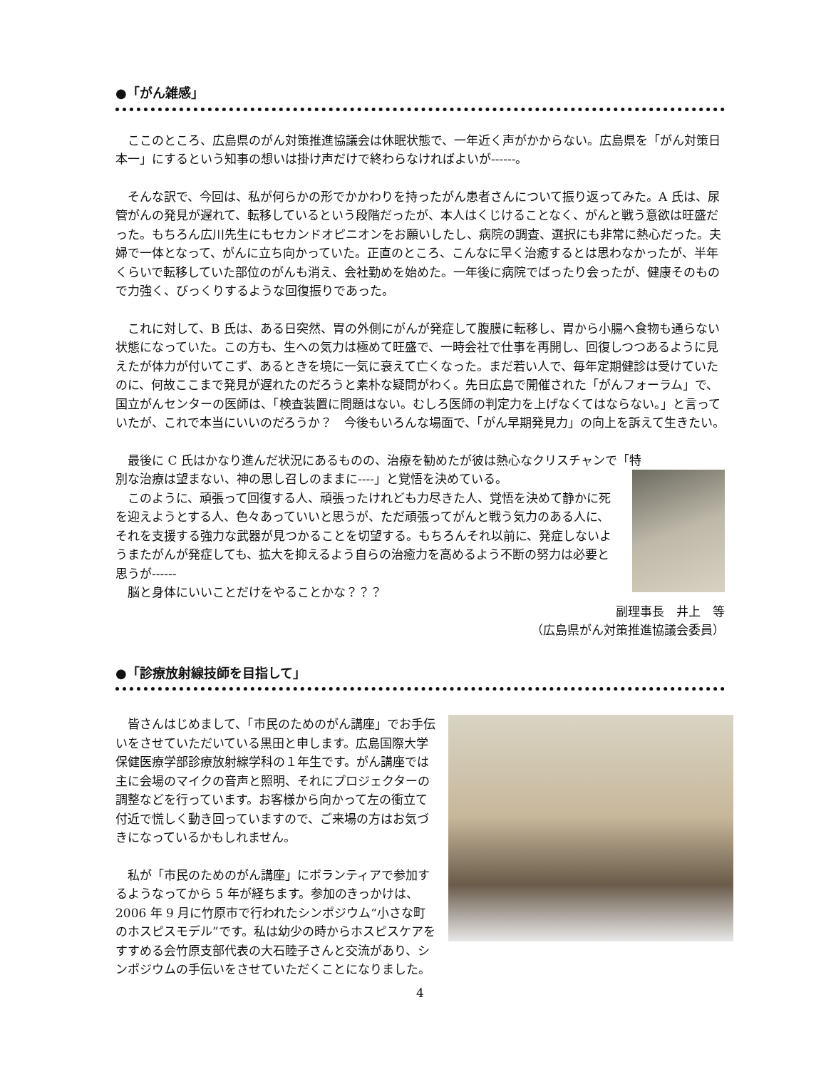●「がん雑感」
　ここのところ、広島県のがん対策推進協議会は休眠状態で、一年近く声がかからない。広島県を「がん対策日本一」にするという知事の想いは掛け声だけで終わらなければよいが------。
　そんな訳で、今回は、私が何らかの形でかかわりを持ったがん患者さんについて振り返ってみた。A 氏は、尿管がんの発見が遅れて、転移しているという段階だったが、本人はくじけることなく、がんと戦う意欲は旺盛だった。もちろん広川先生にもセカンドオピニオンをお願いしたし、病院の調査、選択にも非常に熱心だった。夫婦で一体となって、がんに立ち向かっていた。正直のところ、こんなに早く治癒するとは思わなかったが、半年くらいで転移していた部位のがんも消え、会社勤めを始めた。一年後に病院でばったり会ったが、健康そのもので力強く、びっくりするような回復振りであった。
　これに対して、B 氏は、ある日突然、胃の外側にがんが発症して腹膜に転移し、胃から小腸へ食物も通らない状態になっていた。この方も、生への気力は極めて旺盛で、一時会社で仕事を再開し、回復しつつあるように見えたが体力が付いてこず、あるときを境に一気に衰えて亡くなった。まだ若い人で、毎年定期健診は受けていたのに、何故ここまで発見が遅れたのだろうと素朴な疑問がわく。先日広島で開催された「がんフォーラム」で、国立がんセンターの医師は、「検査装置に問題はない。むしろ医師の判定力を上げなくてはならない。」と言っていたが、これで本当にいいのだろうか？　今後もいろんな場面で、「がん早期発見力」の向上を訴えて生きたい。
　最後に C 氏はかなり進んだ状況にあるものの、治療を勧めたが彼は熱心なクリスチャンで「特
別な治療は望まない、神の思し召しのままに----」と覚悟を決めている。
　このように、頑張って回復する人、頑張ったけれども力尽きた人、覚悟を決めて静かに死を迎えようとする人、色々あっていいと思うが、ただ頑張ってがんと戦う気力のある人に、それを支援する強力な武器が見つかることを切望する。もちろんそれ以前に、発症しないようまたがんが発症しても、拡大を抑えるよう自らの治癒力を高めるよう不断の努力は必要と思うが------
　脳と身体にいいことだけをやることかな？？？
副理事長　井上　等
（広島県がん対策推進協議会委員）
●「診療放射線技師を目指して」
　皆さんはじめまして、「市民のためのがん講座」でお手伝いをさせていただいている黒田と申します。広島国際大学保健医療学部診療放射線学科の１年生です。がん講座では主に会場のマイクの音声と照明、それにプロジェクターの調整などを行っています。お客様から向かって左の衝立て付近で慌しく動き回っていますので、ご来場の方はお気づきになっているかもしれません。
　私が「市民のためのがん講座」にボランティアで参加するようなってから 5 年が経ちます。参加のきっかけは、2006 年 9 月に竹原市で行われたシンポジウム“小さな町のホスピスモデル”です。私は幼少の時からホスピスケアをすすめる会竹原支部代表の大石睦子さんと交流があり、シンポジウムの手伝いをさせていただくことになりました。
4